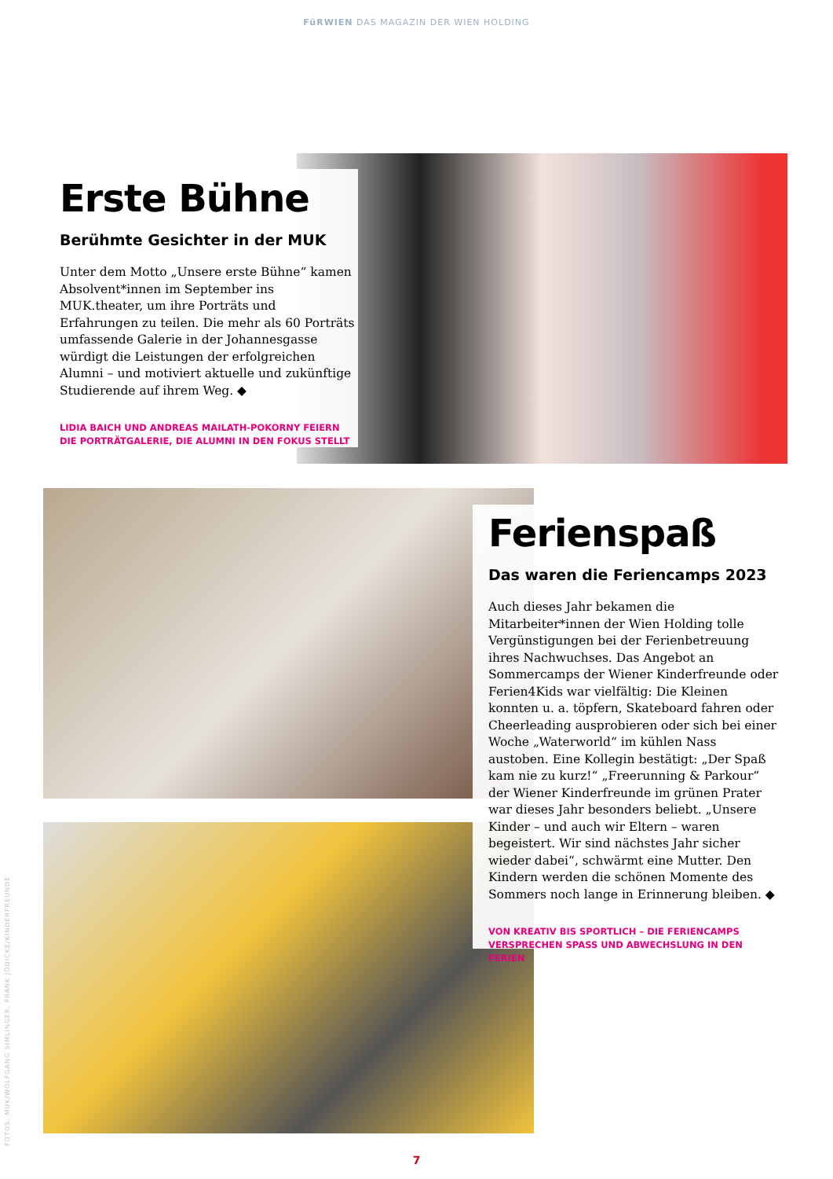FüRWIEN DAS MAGAZIN DER WIEN HOLDING
Erste Bühne
Berühmte Gesichter in der MUK
Unter dem Motto „Unsere erste Bühne“ kamen Absolvent*innen im September ins MUK.theater, um ihre Porträts und Erfahrungen zu teilen. Die mehr als 60 Porträts umfassende Galerie in der Johannesgasse würdigt die Leistungen der erfolgreichen Alumni – und motiviert aktuelle und zukünftige Studierende auf ihrem Weg. ◆
LIDIA BAICH UND ANDREAS MAILATH-POKORNY FEIERN DIE PORTRÄTGALERIE, DIE ALUMNI IN DEN FOKUS STELLT
Ferienspaß
Das waren die Feriencamps 2023
Auch dieses Jahr bekamen die Mitarbeiter*innen der Wien Holding tolle Vergünstigungen bei der Ferienbetreuung ihres Nachwuchses. Das Angebot an Sommercamps der Wiener Kinderfreunde oder Ferien4Kids war vielfältig: Die Kleinen konnten u. a. töpfern, Skateboard fahren oder Cheerleading ausprobieren oder sich bei einer Woche „Waterworld“ im kühlen Nass austoben. Eine Kollegin bestätigt: „Der Spaß kam nie zu kurz!“ „Freerunning & Parkour“ der Wiener Kinderfreunde im grünen Prater war dieses Jahr besonders beliebt. „Unsere Kinder – und auch wir Eltern – waren begeistert. Wir sind nächstes Jahr sicher wieder dabei“, schwärmt eine Mutter. Den Kindern werden die schönen Momente des Sommers noch lange in Erinnerung bleiben. ◆
VON KREATIV BIS SPORTLICH – DIE FERIENCAMPS VERSPRECHEN SPASS UND ABWECHSLUNG IN DEN FERIEN
FOTOS: MUK/WOLFGANG SIMLINGER, FRANK JÖDICKE/KINDERFREUNDE
7